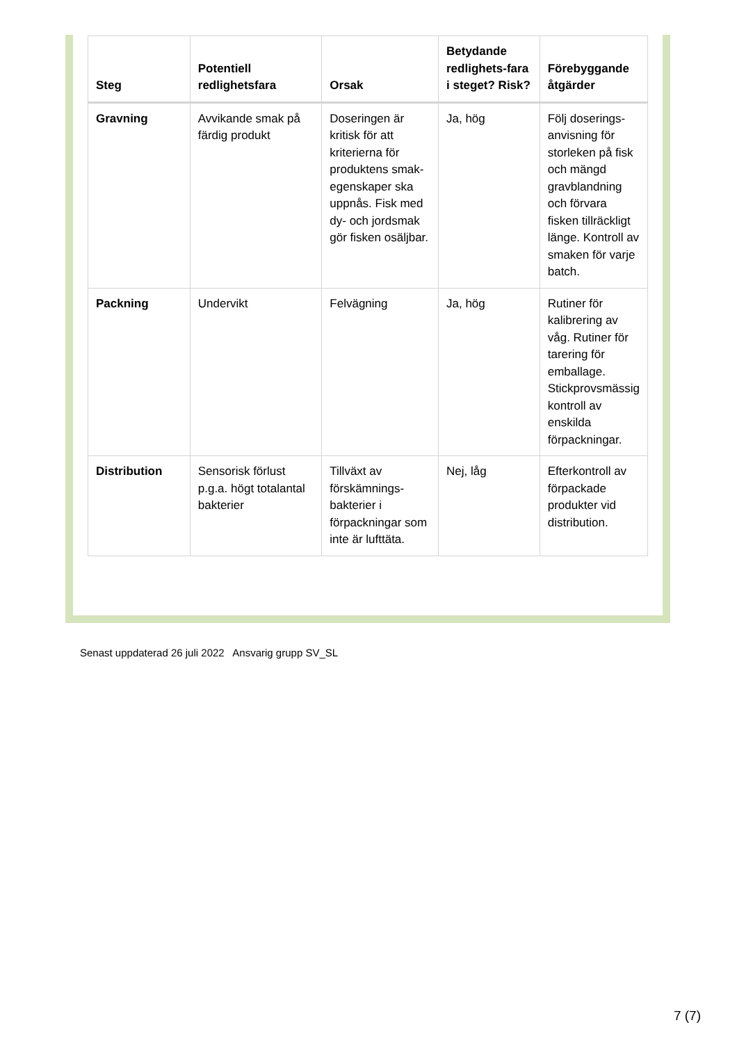| Steg | Potentiell redlighetsfara | Orsak | Betydande redlighets-fara i steget? Risk? | Förebyggande åtgärder |
| --- | --- | --- | --- | --- |
| Gravning | Avvikande smak på färdig produkt | Doseringen är kritisk för att kriterierna för produktens smak-egenskaper ska uppnås. Fisk med dy- och jordsmak gör fisken osäljbar. | Ja, hög | Följ doserings-anvisning för storleken på fisk och mängd gravblandning och förvara fisken tillräckligt länge. Kontroll av smaken för varje batch. |
| Packning | Undervikt | Felvägning | Ja, hög | Rutiner för kalibrering av våg. Rutiner för tarering för emballage. Stickprovsmässig kontroll av enskilda förpackningar. |
| Distribution | Sensorisk förlust p.g.a. högt totalantal bakterier | Tillväxt av förskämnings-bakterier i förpackningar som inte är lufttäta. | Nej, låg | Efterkontroll av förpackade produkter vid distribution. |
Senast uppdaterad 26 juli 2022 Ansvarig grupp SV_SL
7 (7)